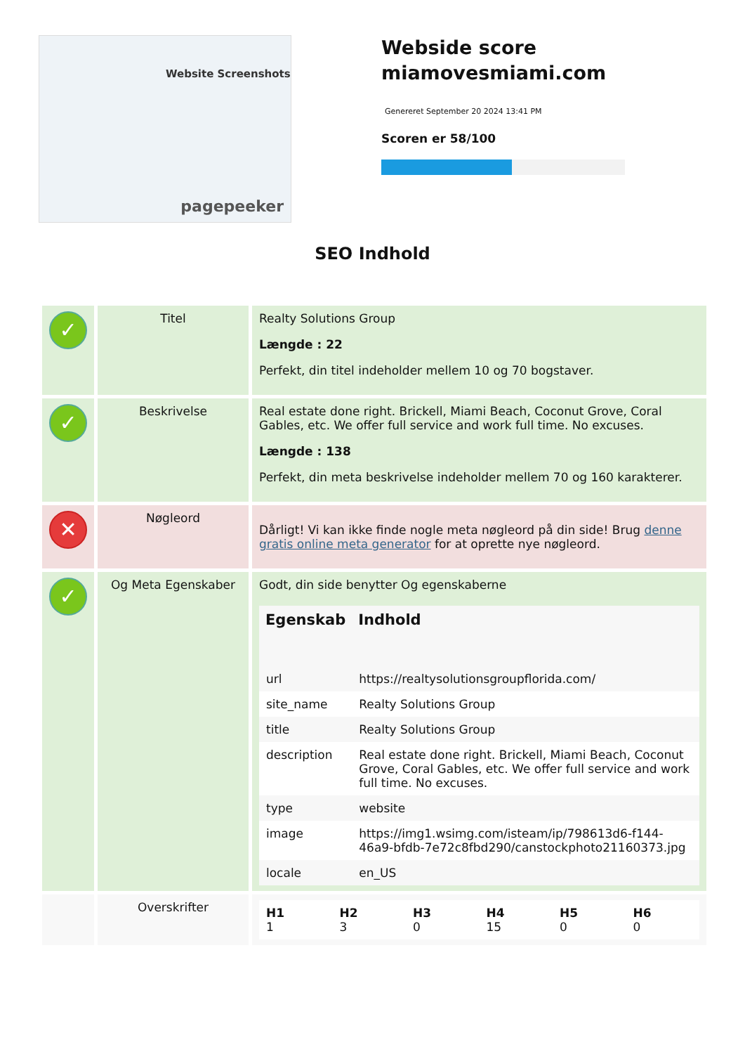Website Screenshots
pagepeeker
Webside score
miamovesmiami.com
Genereret September 20 2024 13:41 PM
Scoren er 58/100
SEO Indhold
| ✓ | Titel | Realty Solutions Group Længde : 22 Perfekt, din titel indeholder mellem 10 og 70 bogstaver. |
| ✓ | Beskrivelse | Real estate done right. Brickell, Miami Beach, Coconut Grove, Coral Gables, etc. We offer full service and work full time. No excuses. Længde : 138 Perfekt, din meta beskrivelse indeholder mellem 70 og 160 karakterer. |
| ✕ | Nøgleord | Dårligt! Vi kan ikke finde nogle meta nøgleord på din side! Brug denne gratis online meta generator for at oprette nye nøgleord. |
| ✓ | Og Meta Egenskaber | Godt, din side benytter Og egenskaberne / Egenskab / Indhold / / --- / --- / / url / https://realtysolutionsgroupflorida.com/ / / site_name / Realty Solutions Group / / title / Realty Solutions Group / / description / Real estate done right. Brickell, Miami Beach, Coconut Grove, Coral Gables, etc. We offer full service and work full time. No excuses. / / type / website / / image / https://img1.wsimg.com/isteam/ip/798613d6-f144-46a9-bfdb-7e72c8fbd290/canstockphoto21160373.jpg / / locale / en_US / |
| | Overskrifter | / H1 1 / H2 3 / H3 0 / H4 15 / H5 0 / H6 0 / |